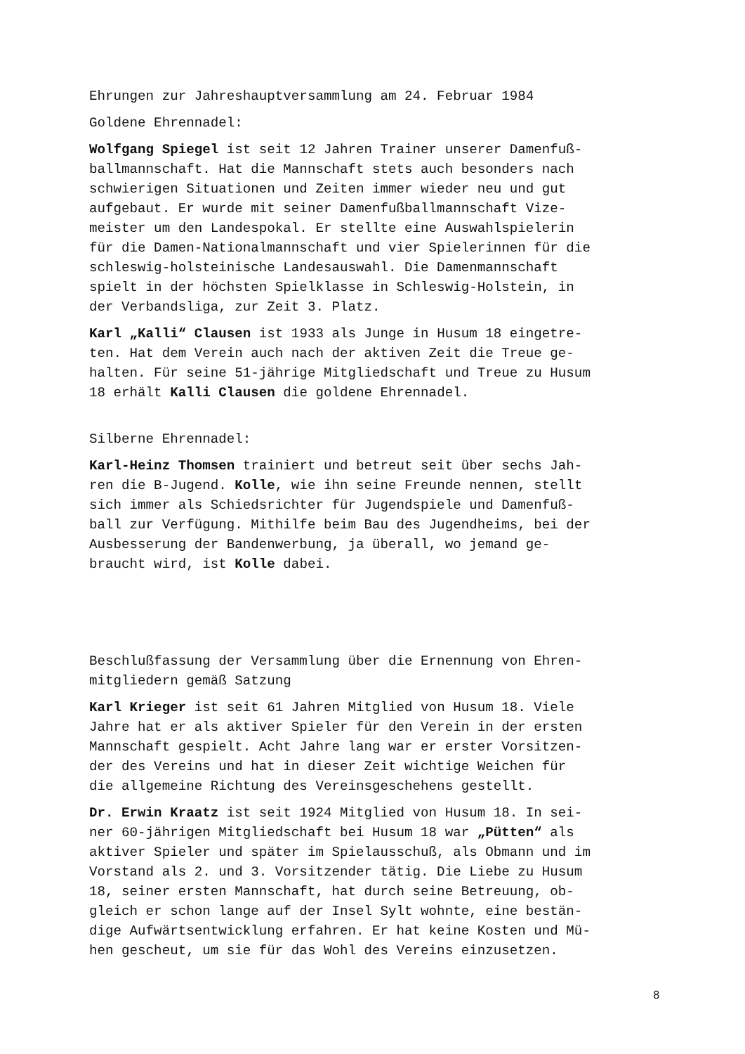Ehrungen zur Jahreshauptversammlung am 24. Februar 1984
Goldene Ehrennadel:
Wolfgang Spiegel ist seit 12 Jahren Trainer unserer Damenfuß-
ballmannschaft. Hat die Mannschaft stets auch besonders nach
schwierigen Situationen und Zeiten immer wieder neu und gut
aufgebaut. Er wurde mit seiner Damenfußballmannschaft Vize-
meister um den Landespokal. Er stellte eine Auswahlspielerin
für die Damen-Nationalmannschaft und vier Spielerinnen für die
schleswig-holsteinische Landesauswahl. Die Damenmannschaft
spielt in der höchsten Spielklasse in Schleswig-Holstein, in
der Verbandsliga, zur Zeit 3. Platz.
Karl „Kalli“ Clausen ist 1933 als Junge in Husum 18 eingetre-
ten. Hat dem Verein auch nach der aktiven Zeit die Treue ge-
halten. Für seine 51-jährige Mitgliedschaft und Treue zu Husum
18 erhält Kalli Clausen die goldene Ehrennadel.
Silberne Ehrennadel:
Karl-Heinz Thomsen trainiert und betreut seit über sechs Jah-
ren die B-Jugend. Kolle, wie ihn seine Freunde nennen, stellt
sich immer als Schiedsrichter für Jugendspiele und Damenfuß-
ball zur Verfügung. Mithilfe beim Bau des Jugendheims, bei der
Ausbesserung der Bandenwerbung, ja überall, wo jemand ge-
braucht wird, ist Kolle dabei.
Beschlußfassung der Versammlung über die Ernennung von Ehren-
mitgliedern gemäß Satzung
Karl Krieger ist seit 61 Jahren Mitglied von Husum 18. Viele
Jahre hat er als aktiver Spieler für den Verein in der ersten
Mannschaft gespielt. Acht Jahre lang war er erster Vorsitzen-
der des Vereins und hat in dieser Zeit wichtige Weichen für
die allgemeine Richtung des Vereinsgeschehens gestellt.
Dr. Erwin Kraatz ist seit 1924 Mitglied von Husum 18. In sei-
ner 60-jährigen Mitgliedschaft bei Husum 18 war „Pütten“ als
aktiver Spieler und später im Spielausschuß, als Obmann und im
Vorstand als 2. und 3. Vorsitzender tätig. Die Liebe zu Husum
18, seiner ersten Mannschaft, hat durch seine Betreuung, ob-
gleich er schon lange auf der Insel Sylt wohnte, eine bestän-
dige Aufwärtsentwicklung erfahren. Er hat keine Kosten und Mü-
hen gescheut, um sie für das Wohl des Vereins einzusetzen.
8